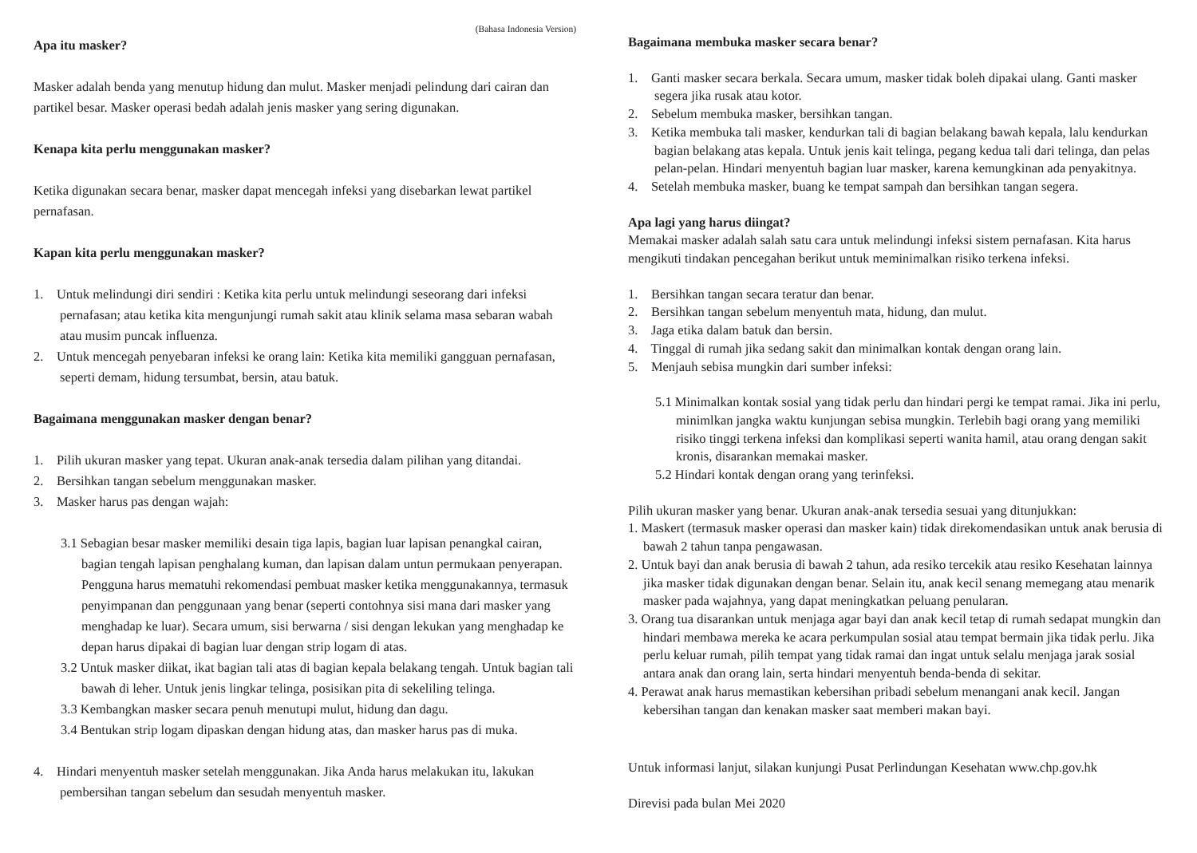(Bahasa Indonesia Version)
Apa itu masker?
Masker adalah benda yang menutup hidung dan mulut. Masker menjadi pelindung dari cairan dan partikel besar. Masker operasi bedah adalah jenis masker yang sering digunakan.
Kenapa kita perlu menggunakan masker?
Ketika digunakan secara benar, masker dapat mencegah infeksi yang disebarkan lewat partikel pernafasan.
Kapan kita perlu menggunakan masker?
1. Untuk melindungi diri sendiri : Ketika kita perlu untuk melindungi seseorang dari infeksi pernafasan; atau ketika kita mengunjungi rumah sakit atau klinik selama masa sebaran wabah atau musim puncak influenza.
2. Untuk mencegah penyebaran infeksi ke orang lain: Ketika kita memiliki gangguan pernafasan, seperti demam, hidung tersumbat, bersin, atau batuk.
Bagaimana menggunakan masker dengan benar?
1. Pilih ukuran masker yang tepat. Ukuran anak-anak tersedia dalam pilihan yang ditandai.
2. Bersihkan tangan sebelum menggunakan masker.
3. Masker harus pas dengan wajah:
3.1 Sebagian besar masker memiliki desain tiga lapis, bagian luar lapisan penangkal cairan, bagian tengah lapisan penghalang kuman, dan lapisan dalam untun permukaan penyerapan. Pengguna harus mematuhi rekomendasi pembuat masker ketika menggunakannya, termasuk penyimpanan dan penggunaan yang benar (seperti contohnya sisi mana dari masker yang menghadap ke luar). Secara umum, sisi berwarna / sisi dengan lekukan yang menghadap ke depan harus dipakai di bagian luar dengan strip logam di atas.
3.2 Untuk masker diikat, ikat bagian tali atas di bagian kepala belakang tengah. Untuk bagian tali bawah di leher. Untuk jenis lingkar telinga, posisikan pita di sekeliling telinga.
3.3 Kembangkan masker secara penuh menutupi mulut, hidung dan dagu.
3.4 Bentukan strip logam dipaskan dengan hidung atas, dan masker harus pas di muka.
4. Hindari menyentuh masker setelah menggunakan. Jika Anda harus melakukan itu, lakukan pembersihan tangan sebelum dan sesudah menyentuh masker.
Bagaimana membuka masker secara benar?
1. Ganti masker secara berkala. Secara umum, masker tidak boleh dipakai ulang. Ganti masker segera jika rusak atau kotor.
2. Sebelum membuka masker, bersihkan tangan.
3. Ketika membuka tali masker, kendurkan tali di bagian belakang bawah kepala, lalu kendurkan bagian belakang atas kepala. Untuk jenis kait telinga, pegang kedua tali dari telinga, dan pelas pelan-pelan. Hindari menyentuh bagian luar masker, karena kemungkinan ada penyakitnya.
4. Setelah membuka masker, buang ke tempat sampah dan bersihkan tangan segera.
Apa lagi yang harus diingat?
Memakai masker adalah salah satu cara untuk melindungi infeksi sistem pernafasan. Kita harus mengikuti tindakan pencegahan berikut untuk meminimalkan risiko terkena infeksi.
1. Bersihkan tangan secara teratur dan benar.
2. Bersihkan tangan sebelum menyentuh mata, hidung, dan mulut.
3. Jaga etika dalam batuk dan bersin.
4. Tinggal di rumah jika sedang sakit dan minimalkan kontak dengan orang lain.
5. Menjauh sebisa mungkin dari sumber infeksi:
5.1 Minimalkan kontak sosial yang tidak perlu dan hindari pergi ke tempat ramai. Jika ini perlu, minimlkan jangka waktu kunjungan sebisa mungkin. Terlebih bagi orang yang memiliki risiko tinggi terkena infeksi dan komplikasi seperti wanita hamil, atau orang dengan sakit kronis, disarankan memakai masker.
5.2 Hindari kontak dengan orang yang terinfeksi.
Pilih ukuran masker yang benar. Ukuran anak-anak tersedia sesuai yang ditunjukkan:
1. Maskert (termasuk masker operasi dan masker kain) tidak direkomendasikan untuk anak berusia di bawah 2 tahun tanpa pengawasan.
2. Untuk bayi dan anak berusia di bawah 2 tahun, ada resiko tercekik atau resiko Kesehatan lainnya jika masker tidak digunakan dengan benar. Selain itu, anak kecil senang memegang atau menarik masker pada wajahnya, yang dapat meningkatkan peluang penularan.
3. Orang tua disarankan untuk menjaga agar bayi dan anak kecil tetap di rumah sedapat mungkin dan hindari membawa mereka ke acara perkumpulan sosial atau tempat bermain jika tidak perlu. Jika perlu keluar rumah, pilih tempat yang tidak ramai dan ingat untuk selalu menjaga jarak sosial antara anak dan orang lain, serta hindari menyentuh benda-benda di sekitar.
4. Perawat anak harus memastikan kebersihan pribadi sebelum menangani anak kecil. Jangan kebersihan tangan dan kenakan masker saat memberi makan bayi.
Untuk informasi lanjut, silakan kunjungi Pusat Perlindungan Kesehatan www.chp.gov.hk
Direvisi pada bulan Mei 2020